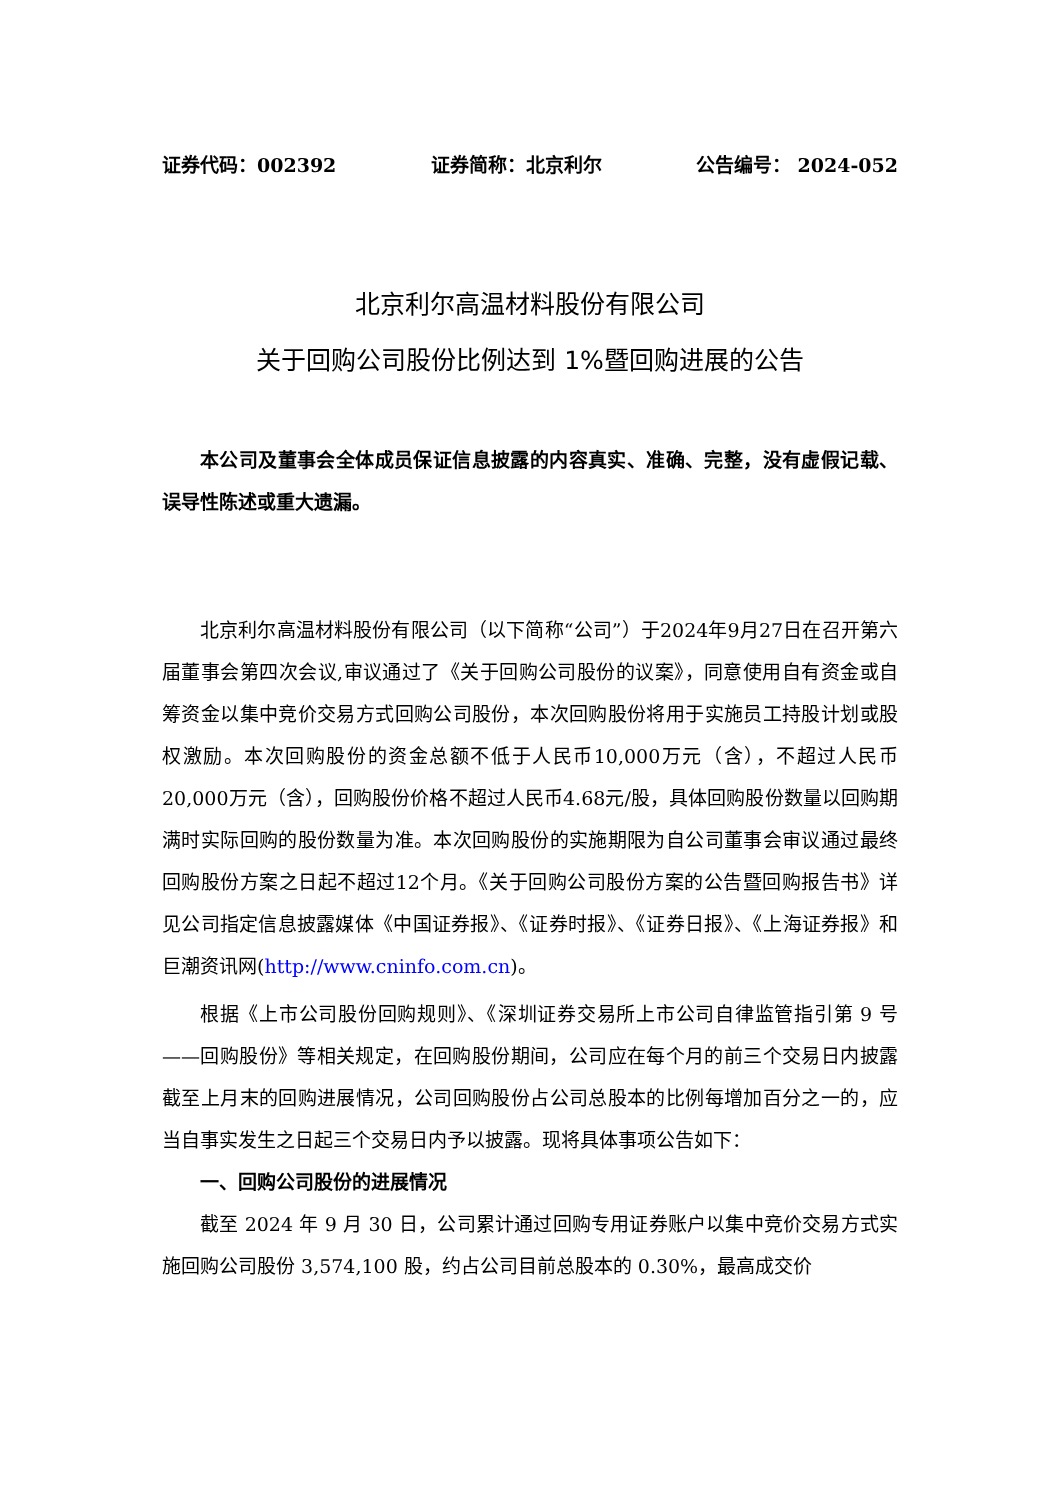证券代码：002392 证券简称：北京利尔 公告编号： 2024-052
北京利尔高温材料股份有限公司
关于回购公司股份比例达到 1%暨回购进展的公告
本公司及董事会全体成员保证信息披露的内容真实、准确、完整，没有虚假记载、误导性陈述或重大遗漏。
北京利尔高温材料股份有限公司（以下简称“公司”）于2024年9月27日在召开第六届董事会第四次会议,审议通过了《关于回购公司股份的议案》，同意使用自有资金或自筹资金以集中竞价交易方式回购公司股份，本次回购股份将用于实施员工持股计划或股权激励。本次回购股份的资金总额不低于人民币10,000万元（含），不超过人民币20,000万元（含），回购股份价格不超过人民币4.68元/股，具体回购股份数量以回购期满时实际回购的股份数量为准。本次回购股份的实施期限为自公司董事会审议通过最终回购股份方案之日起不超过12个月。《关于回购公司股份方案的公告暨回购报告书》详见公司指定信息披露媒体《中国证券报》、《证券时报》、《证券日报》、《上海证券报》和巨潮资讯网(http://www.cninfo.com.cn)。
根据《上市公司股份回购规则》、《深圳证券交易所上市公司自律监管指引第 9 号——回购股份》等相关规定，在回购股份期间，公司应在每个月的前三个交易日内披露截至上月末的回购进展情况，公司回购股份占公司总股本的比例每增加百分之一的，应当自事实发生之日起三个交易日内予以披露。现将具体事项公告如下：
一、回购公司股份的进展情况
截至 2024 年 9 月 30 日，公司累计通过回购专用证券账户以集中竞价交易方式实施回购公司股份 3,574,100 股，约占公司目前总股本的 0.30%，最高成交价